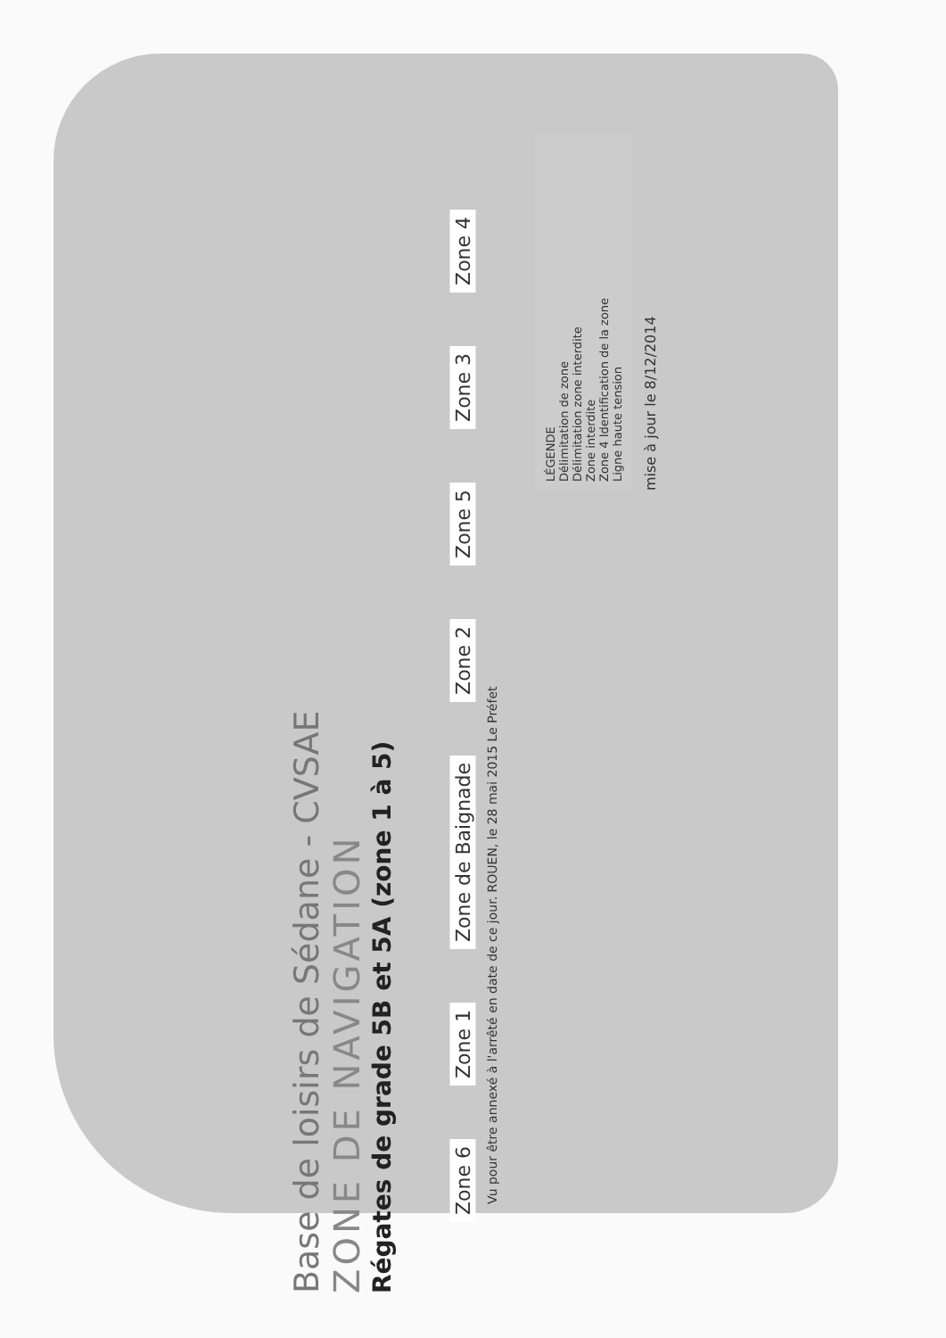Base de loisirs de Sédane - CVSAE
ZONE DE NAVIGATION
Régates de grade 5B et 5A (zone 1 à 5)
Zone 6 Zone 1 Zone de Baignade Zone 2 Zone 5 Zone 3 Zone 4
Vu pour être annexé à l'arrêté en date de ce jour. ROUEN, le 28 mai 2015 Le Préfet
LÉGENDE
Délimitation de zone
Délimitation zone interdite
Zone interdite
Zone 4 Identification de la zone
Ligne haute tension
mise à jour le 8/12/2014